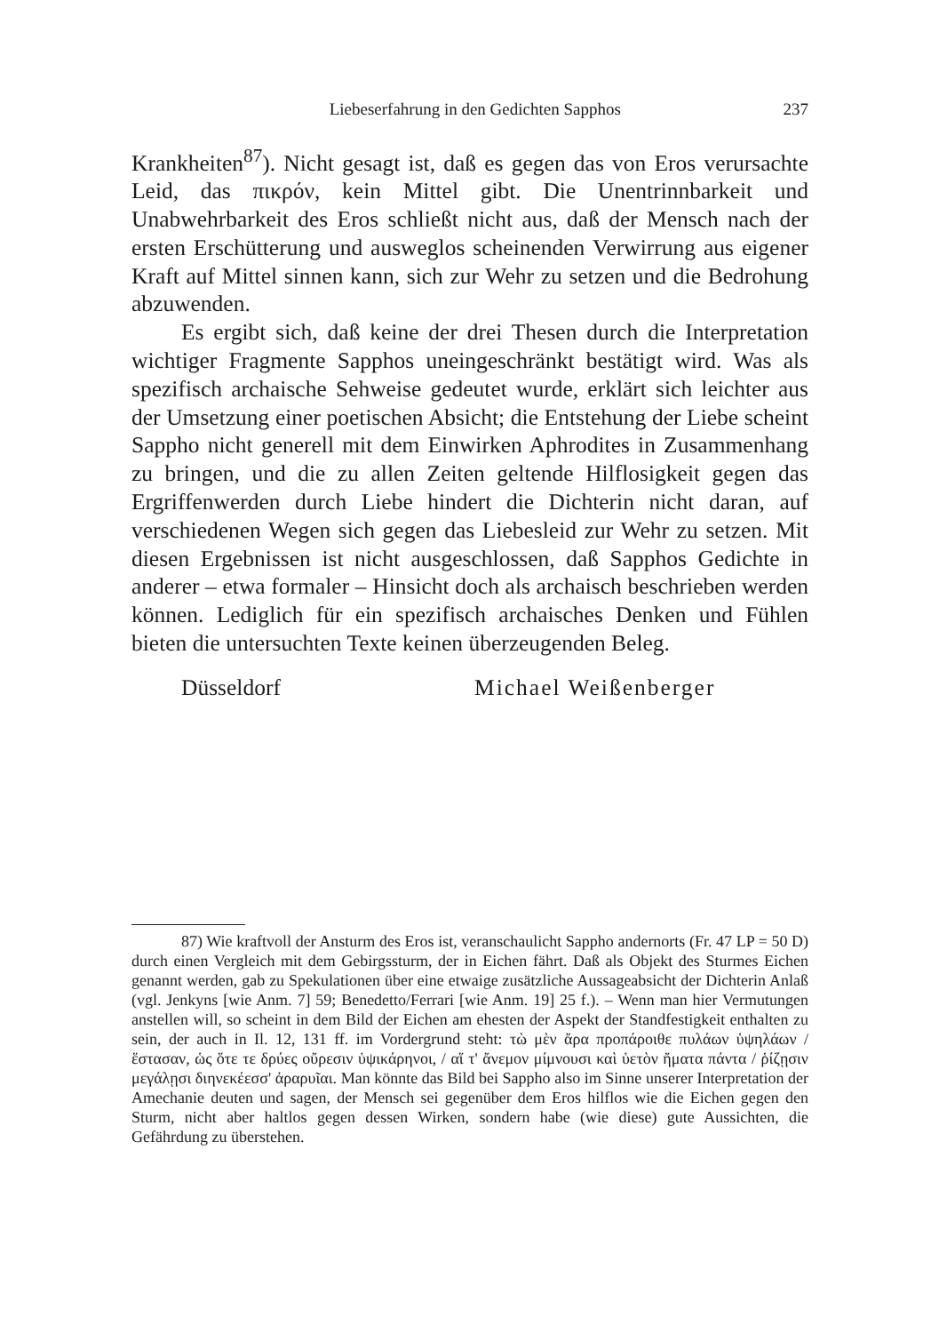Liebeserfahrung in den Gedichten Sapphos 237
Krankheiten<sup>87</sup>). Nicht gesagt ist, daß es gegen das von Eros verursachte Leid, das πικρόν, kein Mittel gibt. Die Unentrinnbarkeit und Unabwehrbarkeit des Eros schließt nicht aus, daß der Mensch nach der ersten Erschütterung und ausweglos scheinenden Verwirrung aus eigener Kraft auf Mittel sinnen kann, sich zur Wehr zu setzen und die Bedrohung abzuwenden.
Es ergibt sich, daß keine der drei Thesen durch die Interpretation wichtiger Fragmente Sapphos uneingeschränkt bestätigt wird. Was als spezifisch archaische Sehweise gedeutet wurde, erklärt sich leichter aus der Umsetzung einer poetischen Absicht; die Entstehung der Liebe scheint Sappho nicht generell mit dem Einwirken Aphrodites in Zusammenhang zu bringen, und die zu allen Zeiten geltende Hilflosigkeit gegen das Ergriffenwerden durch Liebe hindert die Dichterin nicht daran, auf verschiedenen Wegen sich gegen das Liebesleid zur Wehr zu setzen. Mit diesen Ergebnissen ist nicht ausgeschlossen, daß Sapphos Gedichte in anderer – etwa formaler – Hinsicht doch als archaisch beschrieben werden können. Lediglich für ein spezifisch archaisches Denken und Fühlen bieten die untersuchten Texte keinen überzeugenden Beleg.
Düsseldorf Michael Weißenberger
87) Wie kraftvoll der Ansturm des Eros ist, veranschaulicht Sappho andernorts (Fr. 47 LP = 50 D) durch einen Vergleich mit dem Gebirgssturm, der in Eichen fährt. Daß als Objekt des Sturmes Eichen genannt werden, gab zu Spekulationen über eine etwaige zusätzliche Aussageabsicht der Dichterin Anlaß (vgl. Jenkyns [wie Anm. 7] 59; Benedetto/Ferrari [wie Anm. 19] 25 f.). – Wenn man hier Vermutungen anstellen will, so scheint in dem Bild der Eichen am ehesten der Aspekt der Standfestigkeit enthalten zu sein, der auch in Il. 12, 131 ff. im Vordergrund steht: τὼ μὲν ἄρα προπάροιθε πυλάων ὑψηλάων / ἕστασαν, ὡς ὅτε τε δρύες οὔρεσιν ὑψικάρηνοι, / αἵ τ' ἄνεμον μίμνουσι καὶ ὑετὸν ἤματα πάντα / ῥίζῃσιν μεγάλῃσι διηνεκέεσσ' ἀραρυῖαι. Man könnte das Bild bei Sappho also im Sinne unserer Interpretation der Amechanie deuten und sagen, der Mensch sei gegenüber dem Eros hilflos wie die Eichen gegen den Sturm, nicht aber haltlos gegen dessen Wirken, sondern habe (wie diese) gute Aussichten, die Gefährdung zu überstehen.